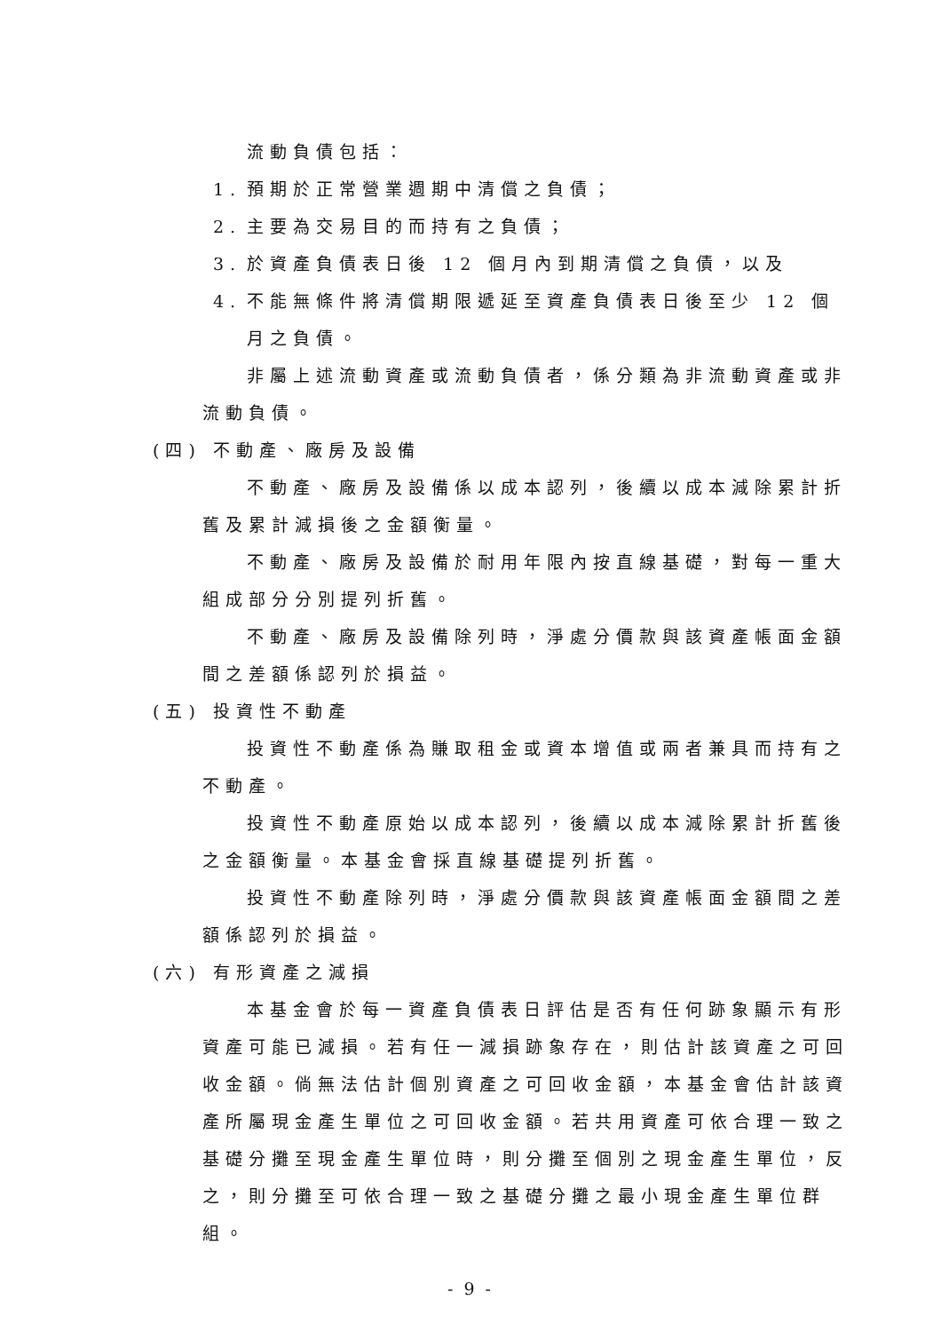流動負債包括：
1. 預期於正常營業週期中清償之負債；
2. 主要為交易目的而持有之負債；
3. 於資產負債表日後 12 個月內到期清償之負債，以及
4. 不能無條件將清償期限遞延至資產負債表日後至少 12 個月之負債。
非屬上述流動資產或流動負債者，係分類為非流動資產或非流動負債。
(四) 不動產、廠房及設備
不動產、廠房及設備係以成本認列，後續以成本減除累計折舊及累計減損後之金額衡量。
不動產、廠房及設備於耐用年限內按直線基礎，對每一重大組成部分分別提列折舊。
不動產、廠房及設備除列時，淨處分價款與該資產帳面金額間之差額係認列於損益。
(五) 投資性不動產
投資性不動產係為賺取租金或資本增值或兩者兼具而持有之不動產。
投資性不動產原始以成本認列，後續以成本減除累計折舊後之金額衡量。本基金會採直線基礎提列折舊。
投資性不動產除列時，淨處分價款與該資產帳面金額間之差額係認列於損益。
(六) 有形資產之減損
本基金會於每一資產負債表日評估是否有任何跡象顯示有形資產可能已減損。若有任一減損跡象存在，則估計該資產之可回收金額。倘無法估計個別資產之可回收金額，本基金會估計該資產所屬現金產生單位之可回收金額。若共用資產可依合理一致之基礎分攤至現金產生單位時，則分攤至個別之現金產生單位，反之，則分攤至可依合理一致之基礎分攤之最小現金產生單位群組。
- 9 -